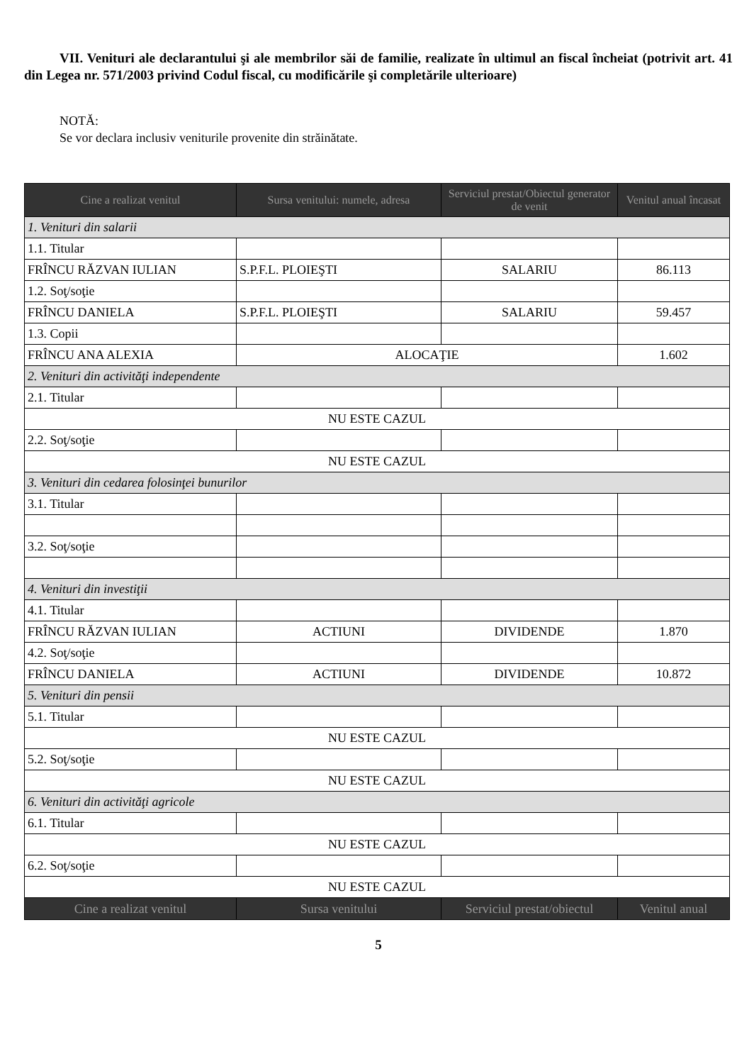VII. Venituri ale declarantului şi ale membrilor săi de familie, realizate în ultimul an fiscal încheiat (potrivit art. 41 din Legea nr. 571/2003 privind Codul fiscal, cu modificările şi completările ulterioare)
NOTĂ:
Se vor declara inclusiv veniturile provenite din străinătate.
| Cine a realizat venitul | Sursa venitului: numele, adresa | Serviciul prestat/Obiectul generator de venit | Venitul anual încasat |
| --- | --- | --- | --- |
| 1. Venituri din salarii | | | |
| 1.1. Titular | | | |
| FRÎNCU RĂZVAN IULIAN | S.P.F.L. PLOIEŞTI | SALARIU | 86.113 |
| 1.2. Soţ/soţie | | | |
| FRÎNCU DANIELA | S.P.F.L. PLOIEŞTI | SALARIU | 59.457 |
| 1.3. Copii | | | |
| FRÎNCU ANA ALEXIA | ALOCAŢIE | | 1.602 |
| 2. Venituri din activităţi independente | | | |
| 2.1. Titular | | | |
| NU ESTE CAZUL | | | |
| 2.2. Soţ/soţie | | | |
| NU ESTE CAZUL | | | |
| 3. Venituri din cedarea folosinţei bunurilor | | | |
| 3.1. Titular | | | |
| 3.2. Soţ/soţie | | | |
| 4. Venituri din investiţii | | | |
| 4.1. Titular | | | |
| FRÎNCU RĂZVAN IULIAN | ACTIUNI | DIVIDENDE | 1.870 |
| 4.2. Soţ/soţie | | | |
| FRÎNCU DANIELA | ACTIUNI | DIVIDENDE | 10.872 |
| 5. Venituri din pensii | | | |
| 5.1. Titular | | | |
| NU ESTE CAZUL | | | |
| 5.2. Soţ/soţie | | | |
| NU ESTE CAZUL | | | |
| 6. Venituri din activităţi agricole | | | |
| 6.1. Titular | | | |
| NU ESTE CAZUL | | | |
| 6.2. Soţ/soţie | | | |
| NU ESTE CAZUL | | | |
| Cine a realizat venitul | Sursa venitului | Serviciul prestat/obiectul | Venitul anual |
5